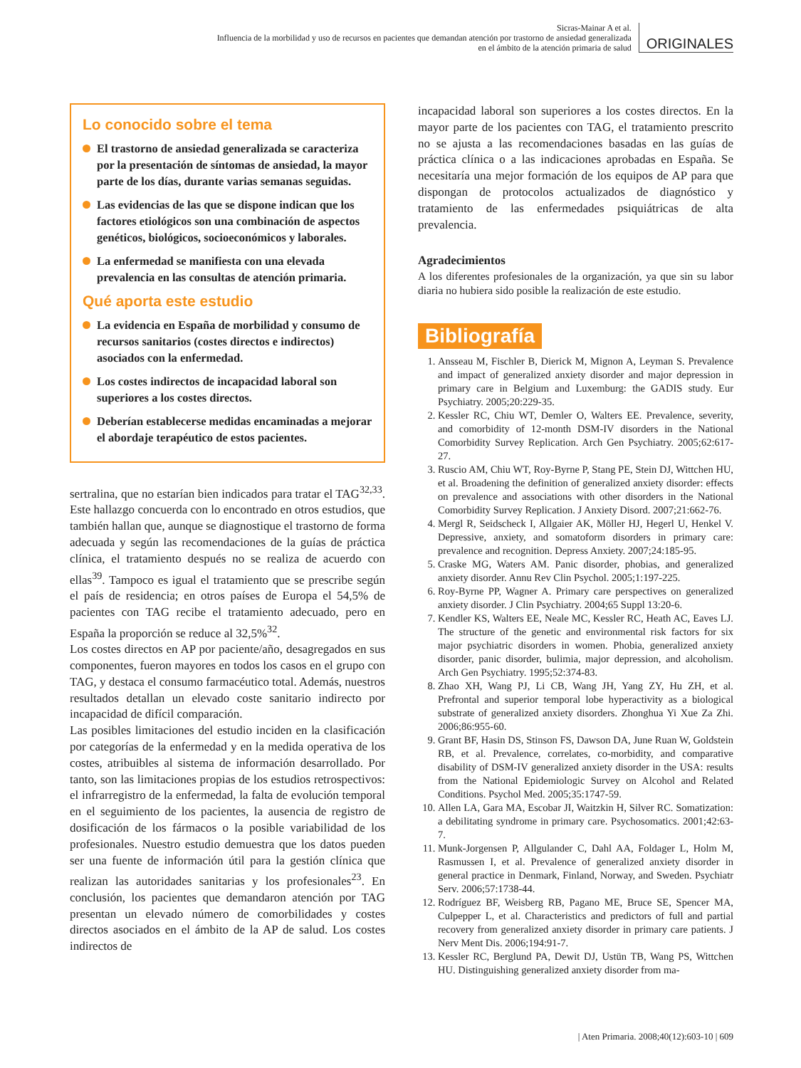Sicras-Mainar A et al.
Influencia de la morbilidad y uso de recursos en pacientes que demandan atención por trastorno de ansiedad generalizada
en el ámbito de la atención primaria de salud
ORIGINALES
Lo conocido sobre el tema
El trastorno de ansiedad generalizada se caracteriza por la presentación de síntomas de ansiedad, la mayor parte de los días, durante varias semanas seguidas.
Las evidencias de las que se dispone indican que los factores etiológicos son una combinación de aspectos genéticos, biológicos, socioeconómicos y laborales.
La enfermedad se manifiesta con una elevada prevalencia en las consultas de atención primaria.
Qué aporta este estudio
La evidencia en España de morbilidad y consumo de recursos sanitarios (costes directos e indirectos) asociados con la enfermedad.
Los costes indirectos de incapacidad laboral son superiores a los costes directos.
Deberían establecerse medidas encaminadas a mejorar el abordaje terapéutico de estos pacientes.
sertralina, que no estarían bien indicados para tratar el TAG<sup>32,33</sup>. Este hallazgo concuerda con lo encontrado en otros estudios, que también hallan que, aunque se diagnostique el trastorno de forma adecuada y según las recomendaciones de la guías de práctica clínica, el tratamiento después no se realiza de acuerdo con ellas<sup>39</sup>. Tampoco es igual el tratamiento que se prescribe según el país de residencia; en otros países de Europa el 54,5% de pacientes con TAG recibe el tratamiento adecuado, pero en España la proporción se reduce al 32,5%<sup>32</sup>.
Los costes directos en AP por paciente/año, desagregados en sus componentes, fueron mayores en todos los casos en el grupo con TAG, y destaca el consumo farmacéutico total. Además, nuestros resultados detallan un elevado coste sanitario indirecto por incapacidad de difícil comparación.
Las posibles limitaciones del estudio inciden en la clasificación por categorías de la enfermedad y en la medida operativa de los costes, atribuibles al sistema de información desarrollado. Por tanto, son las limitaciones propias de los estudios retrospectivos: el infrarregistro de la enfermedad, la falta de evolución temporal en el seguimiento de los pacientes, la ausencia de registro de dosificación de los fármacos o la posible variabilidad de los profesionales. Nuestro estudio demuestra que los datos pueden ser una fuente de información útil para la gestión clínica que realizan las autoridades sanitarias y los profesionales<sup>23</sup>. En conclusión, los pacientes que demandaron atención por TAG presentan un elevado número de comorbilidades y costes directos asociados en el ámbito de la AP de salud. Los costes indirectos de
incapacidad laboral son superiores a los costes directos. En la mayor parte de los pacientes con TAG, el tratamiento prescrito no se ajusta a las recomendaciones basadas en las guías de práctica clínica o a las indicaciones aprobadas en España. Se necesitaría una mejor formación de los equipos de AP para que dispongan de protocolos actualizados de diagnóstico y tratamiento de las enfermedades psiquiátricas de alta prevalencia.
Agradecimientos
A los diferentes profesionales de la organización, ya que sin su labor diaria no hubiera sido posible la realización de este estudio.
Bibliografía
1. Ansseau M, Fischler B, Dierick M, Mignon A, Leyman S. Prevalence and impact of generalized anxiety disorder and major depression in primary care in Belgium and Luxemburg: the GADIS study. Eur Psychiatry. 2005;20:229-35.
2. Kessler RC, Chiu WT, Demler O, Walters EE. Prevalence, severity, and comorbidity of 12-month DSM-IV disorders in the National Comorbidity Survey Replication. Arch Gen Psychiatry. 2005;62:617-27.
3. Ruscio AM, Chiu WT, Roy-Byrne P, Stang PE, Stein DJ, Wittchen HU, et al. Broadening the definition of generalized anxiety disorder: effects on prevalence and associations with other disorders in the National Comorbidity Survey Replication. J Anxiety Disord. 2007;21:662-76.
4. Mergl R, Seidscheck I, Allgaier AK, Möller HJ, Hegerl U, Henkel V. Depressive, anxiety, and somatoform disorders in primary care: prevalence and recognition. Depress Anxiety. 2007;24:185-95.
5. Craske MG, Waters AM. Panic disorder, phobias, and generalized anxiety disorder. Annu Rev Clin Psychol. 2005;1:197-225.
6. Roy-Byrne PP, Wagner A. Primary care perspectives on generalized anxiety disorder. J Clin Psychiatry. 2004;65 Suppl 13:20-6.
7. Kendler KS, Walters EE, Neale MC, Kessler RC, Heath AC, Eaves LJ. The structure of the genetic and environmental risk factors for six major psychiatric disorders in women. Phobia, generalized anxiety disorder, panic disorder, bulimia, major depression, and alcoholism. Arch Gen Psychiatry. 1995;52:374-83.
8. Zhao XH, Wang PJ, Li CB, Wang JH, Yang ZY, Hu ZH, et al. Prefrontal and superior temporal lobe hyperactivity as a biological substrate of generalized anxiety disorders. Zhonghua Yi Xue Za Zhi. 2006;86:955-60.
9. Grant BF, Hasin DS, Stinson FS, Dawson DA, June Ruan W, Goldstein RB, et al. Prevalence, correlates, co-morbidity, and comparative disability of DSM-IV generalized anxiety disorder in the USA: results from the National Epidemiologic Survey on Alcohol and Related Conditions. Psychol Med. 2005;35:1747-59.
10. Allen LA, Gara MA, Escobar JI, Waitzkin H, Silver RC. Somatization: a debilitating syndrome in primary care. Psychosomatics. 2001;42:63-7.
11. Munk-Jorgensen P, Allgulander C, Dahl AA, Foldager L, Holm M, Rasmussen I, et al. Prevalence of generalized anxiety disorder in general practice in Denmark, Finland, Norway, and Sweden. Psychiatr Serv. 2006;57:1738-44.
12. Rodríguez BF, Weisberg RB, Pagano ME, Bruce SE, Spencer MA, Culpepper L, et al. Characteristics and predictors of full and partial recovery from generalized anxiety disorder in primary care patients. J Nerv Ment Dis. 2006;194:91-7.
13. Kessler RC, Berglund PA, Dewit DJ, Ustün TB, Wang PS, Wittchen HU. Distinguishing generalized anxiety disorder from ma-
| Aten Primaria. 2008;40(12):603-10 | 609